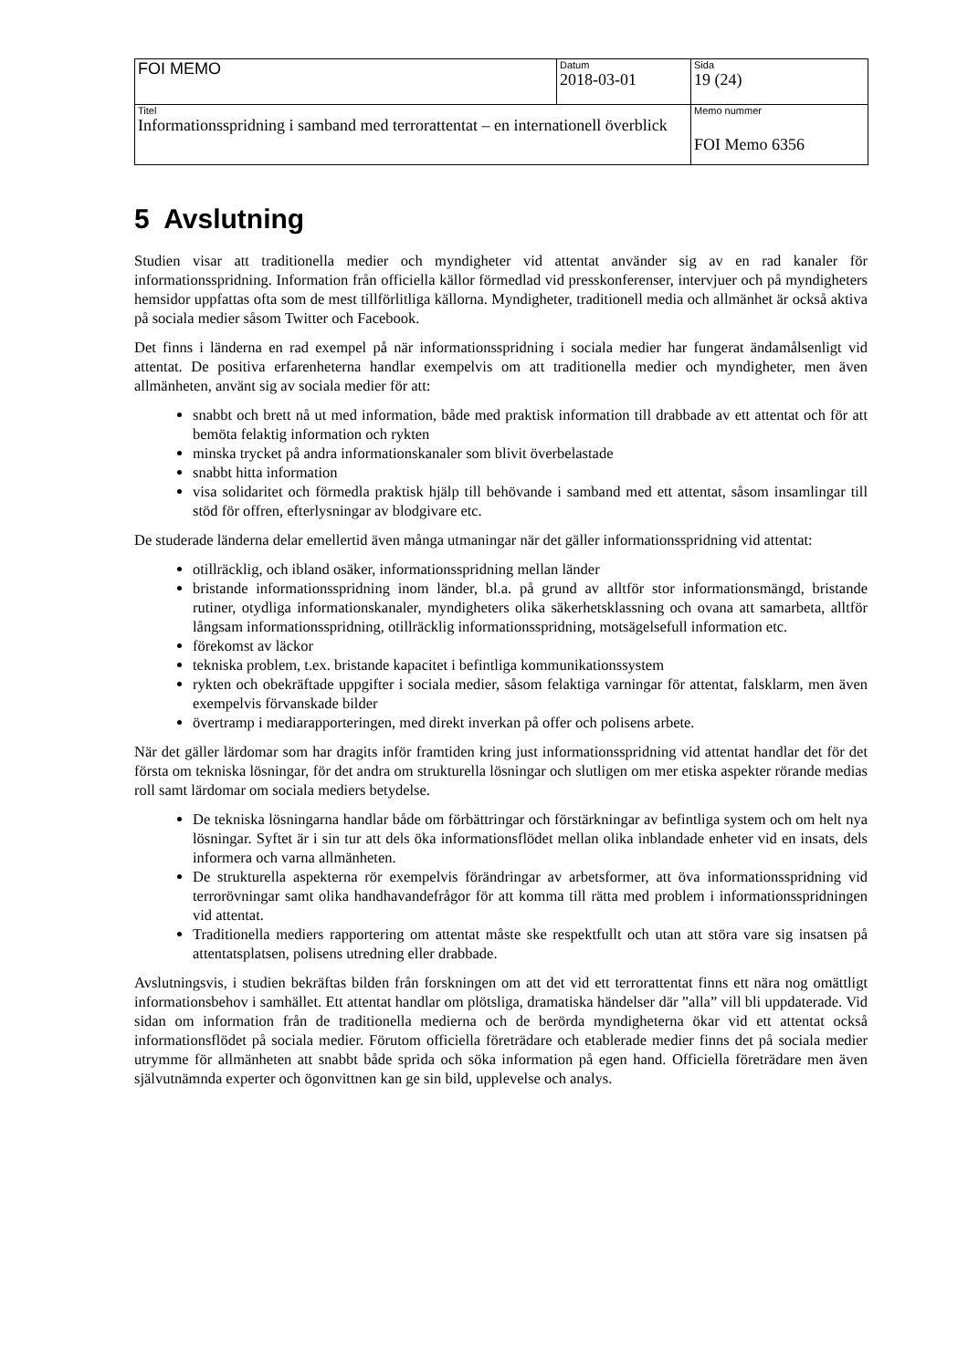| FOI MEMO | Datum 2018-03-01 | Sida 19 (24) |
| Titel Informationsspridning i samband med terrorattentat – en internationell överblick | | Memo nummer FOI Memo 6356 |
5 Avslutning
Studien visar att traditionella medier och myndigheter vid attentat använder sig av en rad kanaler för informationsspridning. Information från officiella källor förmedlad vid presskonferenser, intervjuer och på myndigheters hemsidor uppfattas ofta som de mest tillförlitliga källorna. Myndigheter, traditionell media och allmänhet är också aktiva på sociala medier såsom Twitter och Facebook.
Det finns i länderna en rad exempel på när informationsspridning i sociala medier har fungerat ändamålsenligt vid attentat. De positiva erfarenheterna handlar exempelvis om att traditionella medier och myndigheter, men även allmänheten, använt sig av sociala medier för att:
snabbt och brett nå ut med information, både med praktisk information till drabbade av ett attentat och för att bemöta felaktig information och rykten
minska trycket på andra informationskanaler som blivit överbelastade
snabbt hitta information
visa solidaritet och förmedla praktisk hjälp till behövande i samband med ett attentat, såsom insamlingar till stöd för offren, efterlysningar av blodgivare etc.
De studerade länderna delar emellertid även många utmaningar när det gäller informationsspridning vid attentat:
otillräcklig, och ibland osäker, informationsspridning mellan länder
bristande informationsspridning inom länder, bl.a. på grund av alltför stor informationsmängd, bristande rutiner, otydliga informationskanaler, myndigheters olika säkerhetsklassning och ovana att samarbeta, alltför långsam informationsspridning, otillräcklig informationsspridning, motsägelsefull information etc.
förekomst av läckor
tekniska problem, t.ex. bristande kapacitet i befintliga kommunikationssystem
rykten och obekräftade uppgifter i sociala medier, såsom felaktiga varningar för attentat, falsklarm, men även exempelvis förvanskade bilder
övertramp i mediarapporteringen, med direkt inverkan på offer och polisens arbete.
När det gäller lärdomar som har dragits inför framtiden kring just informationsspridning vid attentat handlar det för det första om tekniska lösningar, för det andra om strukturella lösningar och slutligen om mer etiska aspekter rörande medias roll samt lärdomar om sociala mediers betydelse.
De tekniska lösningarna handlar både om förbättringar och förstärkningar av befintliga system och om helt nya lösningar. Syftet är i sin tur att dels öka informationsflödet mellan olika inblandade enheter vid en insats, dels informera och varna allmänheten.
De strukturella aspekterna rör exempelvis förändringar av arbetsformer, att öva informationsspridning vid terrorövningar samt olika handhavandefrågor för att komma till rätta med problem i informationsspridningen vid attentat.
Traditionella mediers rapportering om attentat måste ske respektfullt och utan att störa vare sig insatsen på attentatsplatsen, polisens utredning eller drabbade.
Avslutningsvis, i studien bekräftas bilden från forskningen om att det vid ett terrorattentat finns ett nära nog omättligt informationsbehov i samhället. Ett attentat handlar om plötsliga, dramatiska händelser där ”alla” vill bli uppdaterade. Vid sidan om information från de traditionella medierna och de berörda myndigheterna ökar vid ett attentat också informationsflödet på sociala medier. Förutom officiella företrädare och etablerade medier finns det på sociala medier utrymme för allmänheten att snabbt både sprida och söka information på egen hand. Officiella företrädare men även självutnämnda experter och ögonvittnen kan ge sin bild, upplevelse och analys.